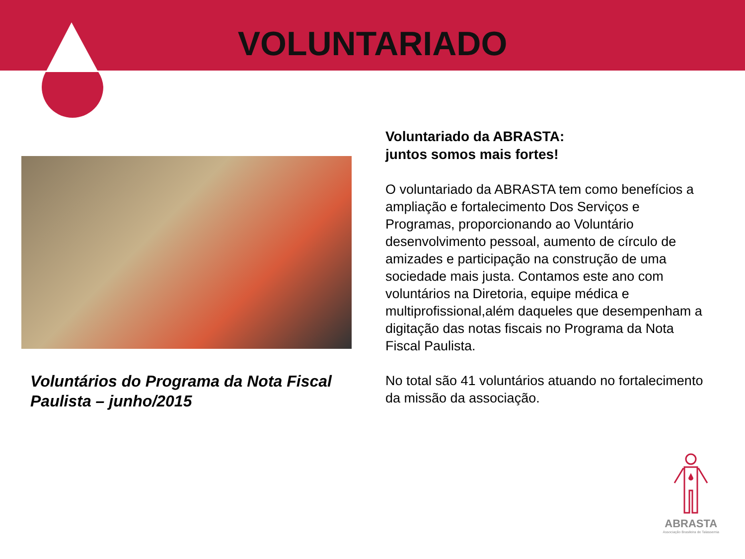VOLUNTARIADO
Voluntários do Programa da Nota Fiscal Paulista – junho/2015
Voluntariado da ABRASTA:
juntos somos mais fortes!
O voluntariado da ABRASTA tem como benefícios a ampliação e fortalecimento Dos Serviços e Programas, proporcionando ao Voluntário desenvolvimento pessoal, aumento de círculo de amizades e participação na construção de uma sociedade mais justa. Contamos este ano com voluntários na Diretoria, equipe médica e multiprofissional,além daqueles que desempenham a digitação das notas fiscais no Programa da Nota Fiscal Paulista.
No total são 41 voluntários atuando no fortalecimento da missão da associação.
ABRASTA
Associação Brasileira de Talassemia